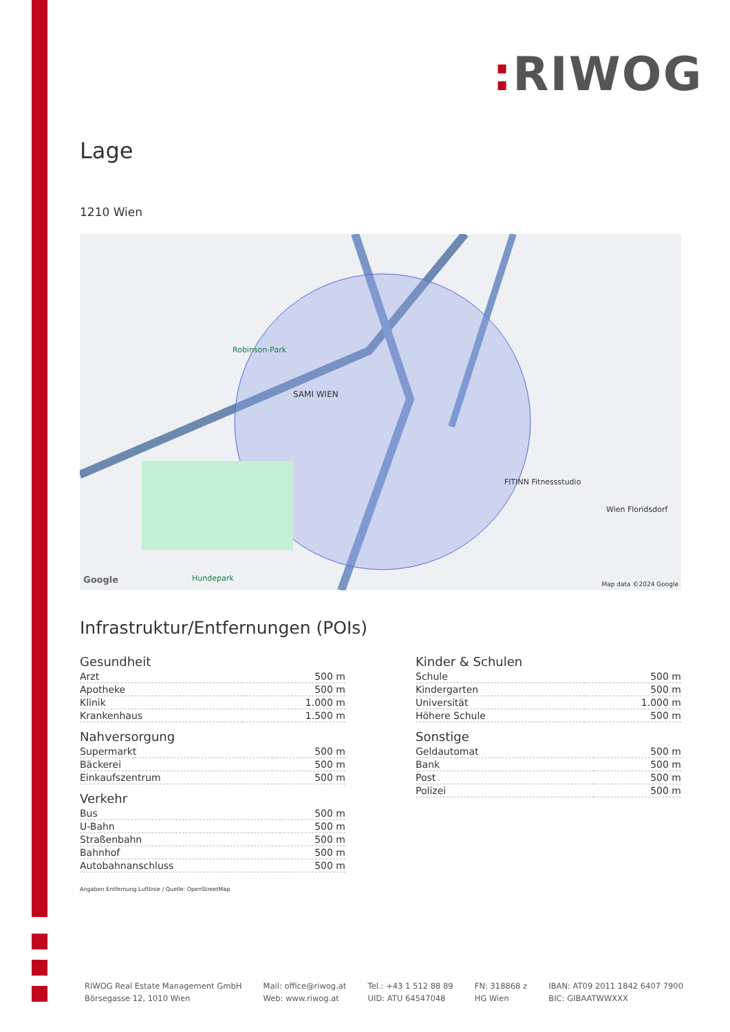: RIWOG
Lage
1210 Wien
SAMI WIEN
Robinson-Park
Hundepark
FITINN Fitnessstudio
Wien Floridsdorf
Google Map data ©2024 Google
Infrastruktur/Entfernungen (POIs)
Gesundheit
| Arzt | 500 m |
| Apotheke | 500 m |
| Klinik | 1.000 m |
| Krankenhaus | 1.500 m |
Nahversorgung
| Supermarkt | 500 m |
| Bäckerei | 500 m |
| Einkaufszentrum | 500 m |
Verkehr
| Bus | 500 m |
| U-Bahn | 500 m |
| Straßenbahn | 500 m |
| Bahnhof | 500 m |
| Autobahnanschluss | 500 m |
Kinder & Schulen
| Schule | 500 m |
| Kindergarten | 500 m |
| Universität | 1.000 m |
| Höhere Schule | 500 m |
Sonstige
| Geldautomat | 500 m |
| Bank | 500 m |
| Post | 500 m |
| Polizei | 500 m |
Angaben Entfernung Luftlinie / Quelle: OpenStreetMap
RIWOG Real Estate Management GmbH
Börsegasse 12, 1010 Wien
Mail: office@riwog.at
Web: www.riwog.at
Tel.: +43 1 512 88 89
UID: ATU 64547048
FN: 318868 z
HG Wien
IBAN: AT09 2011 1842 6407 7900
BIC: GIBAATWWXXX